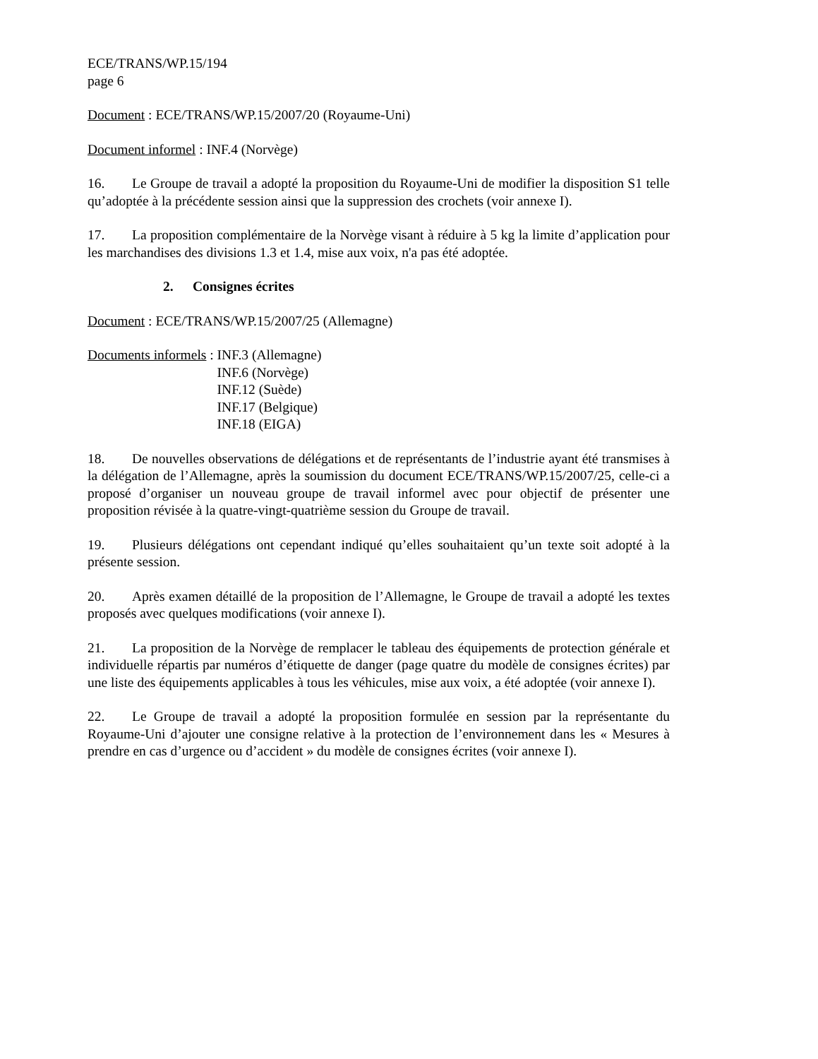ECE/TRANS/WP.15/194
page 6
Document : ECE/TRANS/WP.15/2007/20 (Royaume-Uni)
Document informel : INF.4 (Norvège)
16. Le Groupe de travail a adopté la proposition du Royaume-Uni de modifier la disposition S1 telle qu’adoptée à la précédente session ainsi que la suppression des crochets (voir annexe I).
17. La proposition complémentaire de la Norvège visant à réduire à 5 kg la limite d’application pour les marchandises des divisions 1.3 et 1.4, mise aux voix, n'a pas été adoptée.
2. Consignes écrites
Document : ECE/TRANS/WP.15/2007/25 (Allemagne)
Documents informels : INF.3 (Allemagne)
INF.6 (Norvège)
INF.12 (Suède)
INF.17 (Belgique)
INF.18 (EIGA)
18. De nouvelles observations de délégations et de représentants de l’industrie ayant été transmises à la délégation de l’Allemagne, après la soumission du document ECE/TRANS/WP.15/2007/25, celle-ci a proposé d’organiser un nouveau groupe de travail informel avec pour objectif de présenter une proposition révisée à la quatre-vingt-quatrième session du Groupe de travail.
19. Plusieurs délégations ont cependant indiqué qu’elles souhaitaient qu’un texte soit adopté à la présente session.
20. Après examen détaillé de la proposition de l’Allemagne, le Groupe de travail a adopté les textes proposés avec quelques modifications (voir annexe I).
21. La proposition de la Norvège de remplacer le tableau des équipements de protection générale et individuelle répartis par numéros d’étiquette de danger (page quatre du modèle de consignes écrites) par une liste des équipements applicables à tous les véhicules, mise aux voix, a été adoptée (voir annexe I).
22. Le Groupe de travail a adopté la proposition formulée en session par la représentante du Royaume-Uni d’ajouter une consigne relative à la protection de l’environnement dans les « Mesures à prendre en cas d’urgence ou d’accident » du modèle de consignes écrites (voir annexe I).